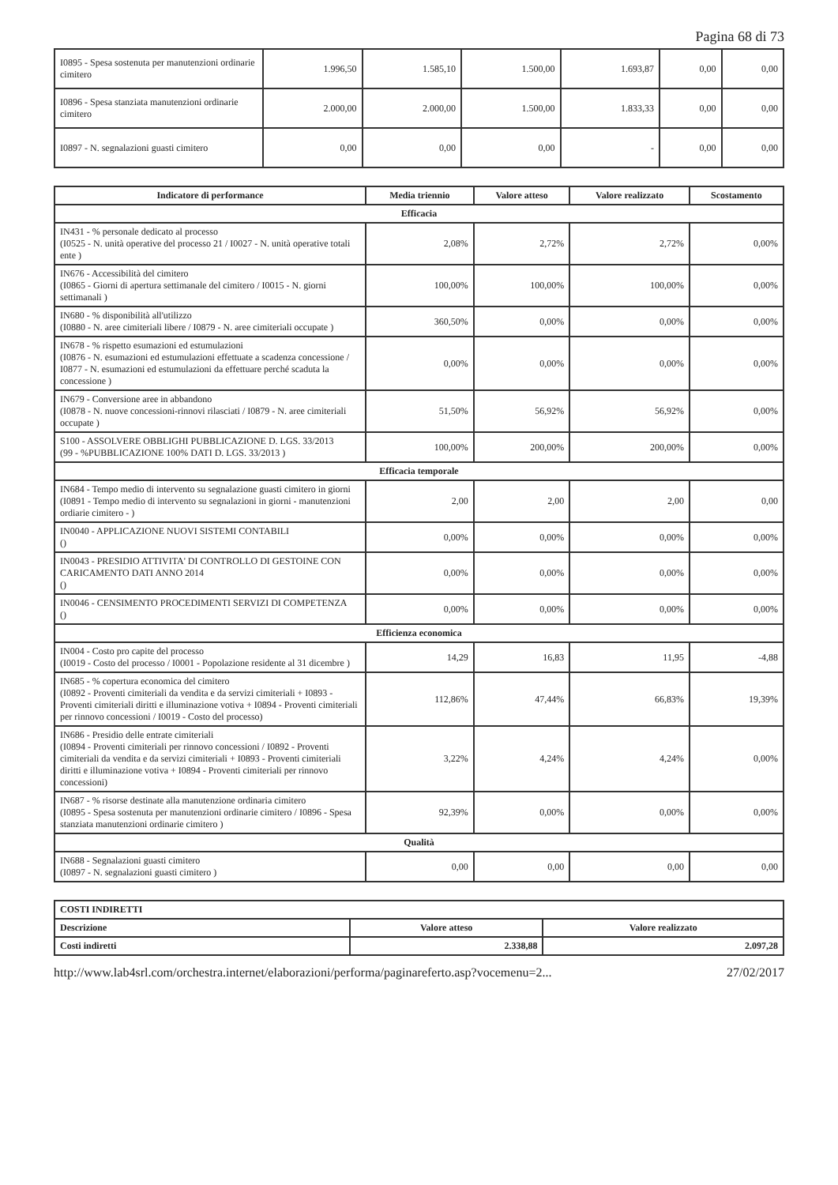Pagina 68 di 73
| I0895 - Spesa sostenuta per manutenzioni ordinarie cimitero | 1.996,50 | 1.585,10 | 1.500,00 | 1.693,87 | 0,00 | 0,00 |
| I0896 - Spesa stanziata manutenzioni ordinarie cimitero | 2.000,00 | 2.000,00 | 1.500,00 | 1.833,33 | 0,00 | 0,00 |
| I0897 - N. segnalazioni guasti cimitero | 0,00 | 0,00 | 0,00 | - | 0,00 | 0,00 |
| Indicatore di performance | Media triennio | Valore atteso | Valore realizzato | Scostamento |
| --- | --- | --- | --- | --- |
| Efficacia | | | | |
| IN431 - % personale dedicato al processo (I0525 - N. unità operative del processo 21 / I0027 - N. unità operative totali ente ) | 2,08% | 2,72% | 2,72% | 0,00% |
| IN676 - Accessibilità del cimitero (I0865 - Giorni di apertura settimanale del cimitero / I0015 - N. giorni settimanali ) | 100,00% | 100,00% | 100,00% | 0,00% |
| IN680 - % disponibilità all'utilizzo (I0880 - N. aree cimiteriali libere / I0879 - N. aree cimiteriali occupate ) | 360,50% | 0,00% | 0,00% | 0,00% |
| IN678 - % rispetto esumazioni ed estumulazioni (I0876 - N. esumazioni ed estumulazioni effettuate a scadenza concessione / I0877 - N. esumazioni ed estumulazioni da effettuare perché scaduta la concessione ) | 0,00% | 0,00% | 0,00% | 0,00% |
| IN679 - Conversione aree in abbandono (I0878 - N. nuove concessioni-rinnovi rilasciati / I0879 - N. aree cimiteriali occupate ) | 51,50% | 56,92% | 56,92% | 0,00% |
| S100 - ASSOLVERE OBBLIGHI PUBBLICAZIONE D. LGS. 33/2013 (99 - %PUBBLICAZIONE 100% DATI D. LGS. 33/2013 ) | 100,00% | 200,00% | 200,00% | 0,00% |
| Efficacia temporale | | | | |
| IN684 - Tempo medio di intervento su segnalazione guasti cimitero in giorni (I0891 - Tempo medio di intervento su segnalazioni in giorni - manutenzioni ordiarie cimitero - ) | 2,00 | 2,00 | 2,00 | 0,00 |
| IN0040 - APPLICAZIONE NUOVI SISTEMI CONTABILI () | 0,00% | 0,00% | 0,00% | 0,00% |
| IN0043 - PRESIDIO ATTIVITA' DI CONTROLLO DI GESTOINE CON CARICAMENTO DATI ANNO 2014 () | 0,00% | 0,00% | 0,00% | 0,00% |
| IN0046 - CENSIMENTO PROCEDIMENTI SERVIZI DI COMPETENZA () | 0,00% | 0,00% | 0,00% | 0,00% |
| Efficienza economica | | | | |
| IN004 - Costo pro capite del processo (I0019 - Costo del processo / I0001 - Popolazione residente al 31 dicembre ) | 14,29 | 16,83 | 11,95 | -4,88 |
| IN685 - % copertura economica del cimitero (I0892 - Proventi cimiteriali da vendita e da servizi cimiteriali + I0893 - Proventi cimiteriali diritti e illuminazione votiva + I0894 - Proventi cimiteriali per rinnovo concessioni / I0019 - Costo del processo) | 112,86% | 47,44% | 66,83% | 19,39% |
| IN686 - Presidio delle entrate cimiteriali (I0894 - Proventi cimiteriali per rinnovo concessioni / I0892 - Proventi cimiteriali da vendita e da servizi cimiteriali + I0893 - Proventi cimiteriali diritti e illuminazione votiva + I0894 - Proventi cimiteriali per rinnovo concessioni) | 3,22% | 4,24% | 4,24% | 0,00% |
| IN687 - % risorse destinate alla manutenzione ordinaria cimitero (I0895 - Spesa sostenuta per manutenzioni ordinarie cimitero / I0896 - Spesa stanziata manutenzioni ordinarie cimitero ) | 92,39% | 0,00% | 0,00% | 0,00% |
| Qualità | | | | |
| IN688 - Segnalazioni guasti cimitero (I0897 - N. segnalazioni guasti cimitero ) | 0,00 | 0,00 | 0,00 | 0,00 |
| COSTI INDIRETTI | | |
| Descrizione | Valore atteso | Valore realizzato |
| Costi indiretti | 2.338,88 | 2.097,28 |
http://www.lab4srl.com/orchestra.internet/elaborazioni/performa/paginareferto.asp?vocemenu=2... 27/02/2017